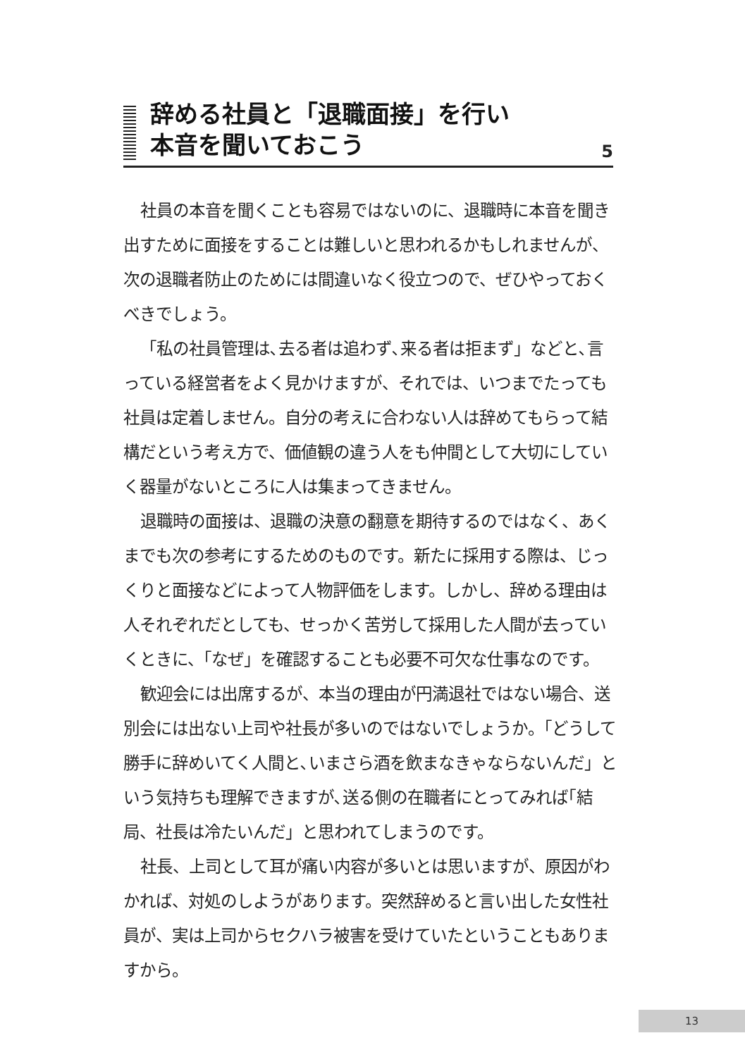辞める社員と「退職面接」を行い
本音を聞いておこう
5
社員の本音を聞くことも容易ではないのに、退職時に本音を聞き出すために面接をすることは難しいと思われるかもしれませんが、次の退職者防止のためには間違いなく役立つので、ぜひやっておくべきでしょう。
「私の社員管理は､去る者は追わず､来る者は拒まず」などと､言っている経営者をよく見かけますが、それでは、いつまでたっても社員は定着しません。自分の考えに合わない人は辞めてもらって結構だという考え方で、価値観の違う人をも仲間として大切にしていく器量がないところに人は集まってきません。
退職時の面接は、退職の決意の翻意を期待するのではなく、あくまでも次の参考にするためのものです。新たに採用する際は、じっくりと面接などによって人物評価をします。しかし、辞める理由は人それぞれだとしても、せっかく苦労して採用した人間が去っていくときに、「なぜ」を確認することも必要不可欠な仕事なのです。
歓迎会には出席するが、本当の理由が円満退社ではない場合、送別会には出ない上司や社長が多いのではないでしょうか。「どうして勝手に辞めいてく人間と､いまさら酒を飲まなきゃならないんだ」という気持ちも理解できますが､送る側の在職者にとってみれば｢結局、社長は冷たいんだ」と思われてしまうのです。
社長、上司として耳が痛い内容が多いとは思いますが、原因がわかれば、対処のしようがあります。突然辞めると言い出した女性社員が、実は上司からセクハラ被害を受けていたということもありますから。
13